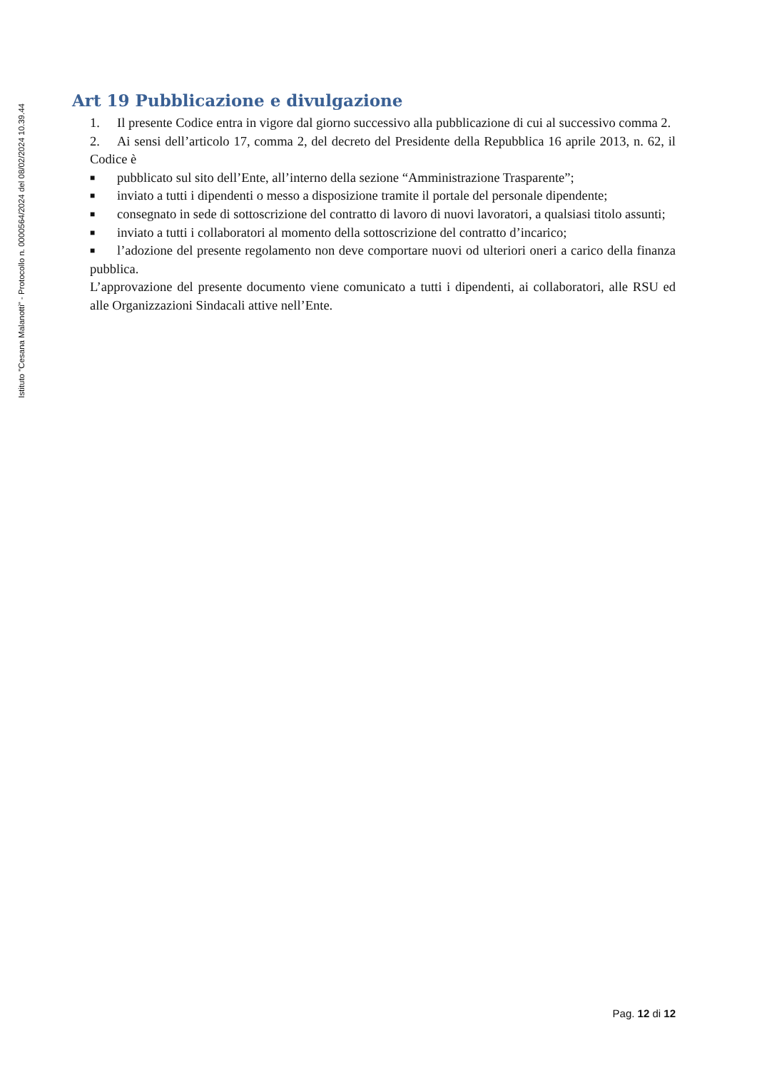Istituto "Cesana Malanotti" - Protocollo n. 0000564/2024 del 08/02/2024 10.39.44
Art 19 Pubblicazione e divulgazione
1. Il presente Codice entra in vigore dal giorno successivo alla pubblicazione di cui al successivo comma 2.
2. Ai sensi dell’articolo 17, comma 2, del decreto del Presidente della Repubblica 16 aprile 2013, n. 62, il Codice è
■ pubblicato sul sito dell’Ente, all’interno della sezione “Amministrazione Trasparente”;
■ inviato a tutti i dipendenti o messo a disposizione tramite il portale del personale dipendente;
■ consegnato in sede di sottoscrizione del contratto di lavoro di nuovi lavoratori, a qualsiasi titolo assunti;
■ inviato a tutti i collaboratori al momento della sottoscrizione del contratto d’incarico;
■ l’adozione del presente regolamento non deve comportare nuovi od ulteriori oneri a carico della finanza pubblica.
L’approvazione del presente documento viene comunicato a tutti i dipendenti, ai collaboratori, alle RSU ed alle Organizzazioni Sindacali attive nell’Ente.
Pag. 12 di 12